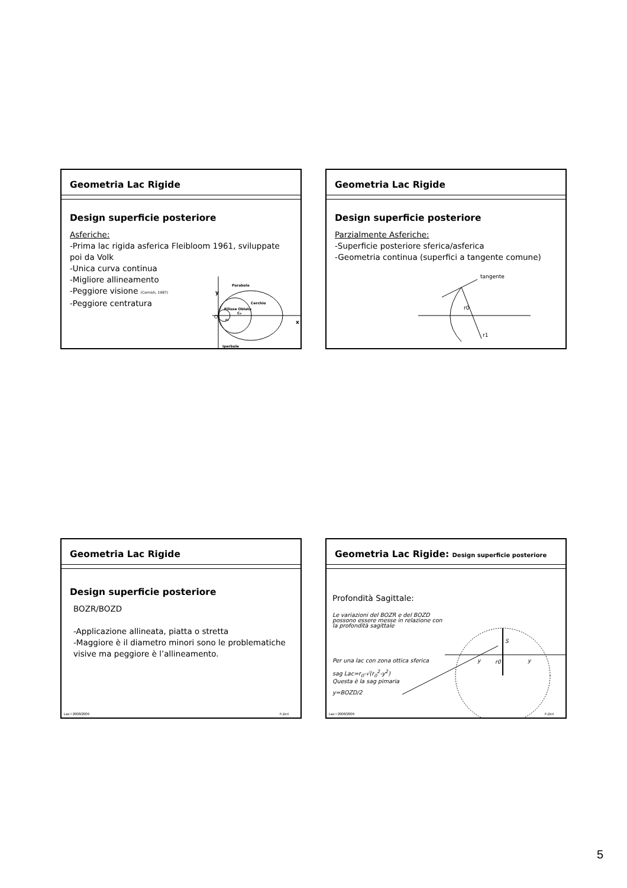Geometria Lac Rigide
Design superficie posteriore
Asferiche:
-Prima lac rigida asferica Fleibloom 1961, sviluppate poi da Volk
-Unica curva continua
-Migliore allineamento
-Peggiore visione (Cornish, 1987)
-Peggiore centratura
y
O
x
Parabola
Cerchio
Ellisse Oblata
C₀
r₀
Iperbole
Geometria Lac Rigide
Design superficie posteriore
Parzialmente Asferiche:
-Superficie posteriore sferica/asferica
-Geometria continua (superfici a tangente comune)
tangente
r0
r1
Geometria Lac Rigide
Design superficie posteriore
BOZR/BOZD
-Applicazione allineata, piatta o stretta
-Maggiore è il diametro minori sono le problematiche visive ma peggiore è l’allineamento.
Lac I 2008/2009 F.Zeri
Geometria Lac Rigide: Design superficie posteriore
Profondità Sagittale:
Le variazioni del BOZR e del BOZD
possono essere messe in relazione con
la profondità sagittale
Per una lac con zona ottica sferica
sag Lac=r<sub>0</sub>-√(r<sub>0</sub><sup>2</sup>-y<sup>2</sup>)
Questa è la sag pimaria
y=BOZD/2
S
y
r0
y
Lac I 2008/2009 F.Zeri
5